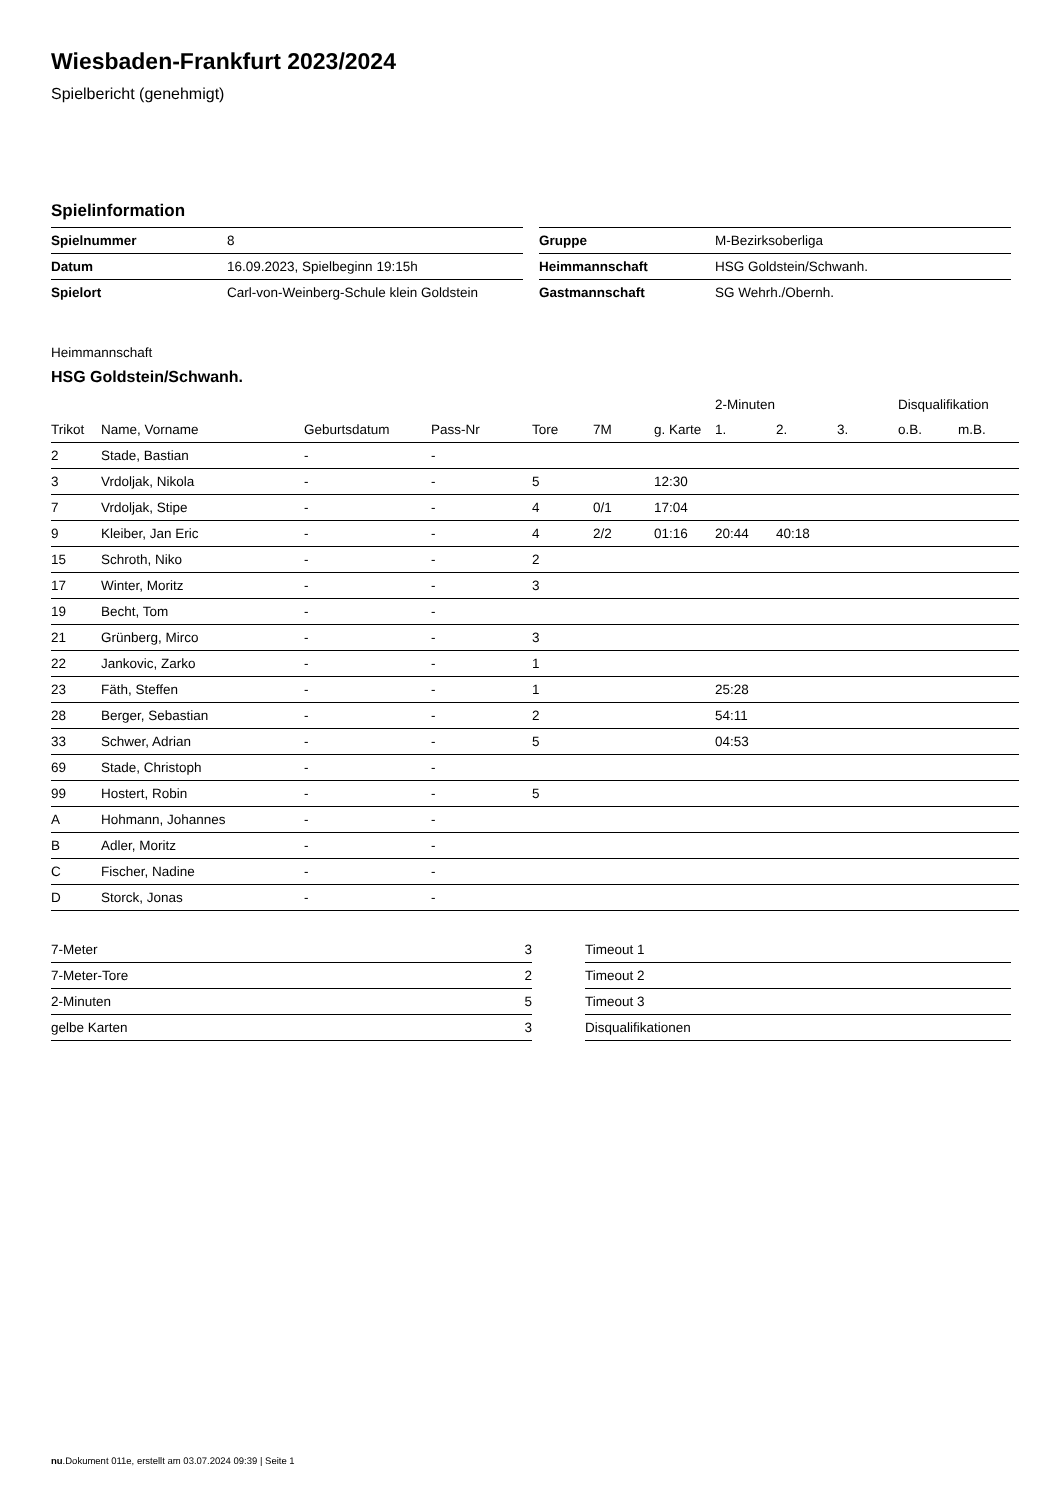Wiesbaden-Frankfurt 2023/2024
Spielbericht (genehmigt)
Spielinformation
| Spielnummer | 8 |
| Datum | 16.09.2023, Spielbeginn 19:15h |
| Spielort | Carl-von-Weinberg-Schule klein Goldstein |
| Gruppe | M-Bezirksoberliga |
| Heimmannschaft | HSG Goldstein/Schwanh. |
| Gastmannschaft | SG Wehrh./Obernh. |
Heimmannschaft
HSG Goldstein/Schwanh.
| | | | | | | | 2-Minuten | | | Disqualifikation | |
| --- | --- | --- | --- | --- | --- | --- | --- | --- | --- | --- | --- |
| Trikot | Name, Vorname | Geburtsdatum | Pass-Nr | Tore | 7M | g. Karte | 1. | 2. | 3. | o.B. | m.B. |
| 2 | Stade, Bastian | - | - | | | | | | | | |
| 3 | Vrdoljak, Nikola | - | - | 5 | | 12:30 | | | | | |
| 7 | Vrdoljak, Stipe | - | - | 4 | 0/1 | 17:04 | | | | | |
| 9 | Kleiber, Jan Eric | - | - | 4 | 2/2 | 01:16 | 20:44 | 40:18 | | | |
| 15 | Schroth, Niko | - | - | 2 | | | | | | | |
| 17 | Winter, Moritz | - | - | 3 | | | | | | | |
| 19 | Becht, Tom | - | - | | | | | | | | |
| 21 | Grünberg, Mirco | - | - | 3 | | | | | | | |
| 22 | Jankovic, Zarko | - | - | 1 | | | | | | | |
| 23 | Fäth, Steffen | - | - | 1 | | | 25:28 | | | | |
| 28 | Berger, Sebastian | - | - | 2 | | | 54:11 | | | | |
| 33 | Schwer, Adrian | - | - | 5 | | | 04:53 | | | | |
| 69 | Stade, Christoph | - | - | | | | | | | | |
| 99 | Hostert, Robin | - | - | 5 | | | | | | | |
| A | Hohmann, Johannes | - | - | | | | | | | | |
| B | Adler, Moritz | - | - | | | | | | | | |
| C | Fischer, Nadine | - | - | | | | | | | | |
| D | Storck, Jonas | - | - | | | | | | | | |
| 7-Meter | 3 |
| 7-Meter-Tore | 2 |
| 2-Minuten | 5 |
| gelbe Karten | 3 |
| Timeout 1 |
| Timeout 2 |
| Timeout 3 |
| Disqualifikationen |
nu.Dokument 011e, erstellt am 03.07.2024 09:39 | Seite 1